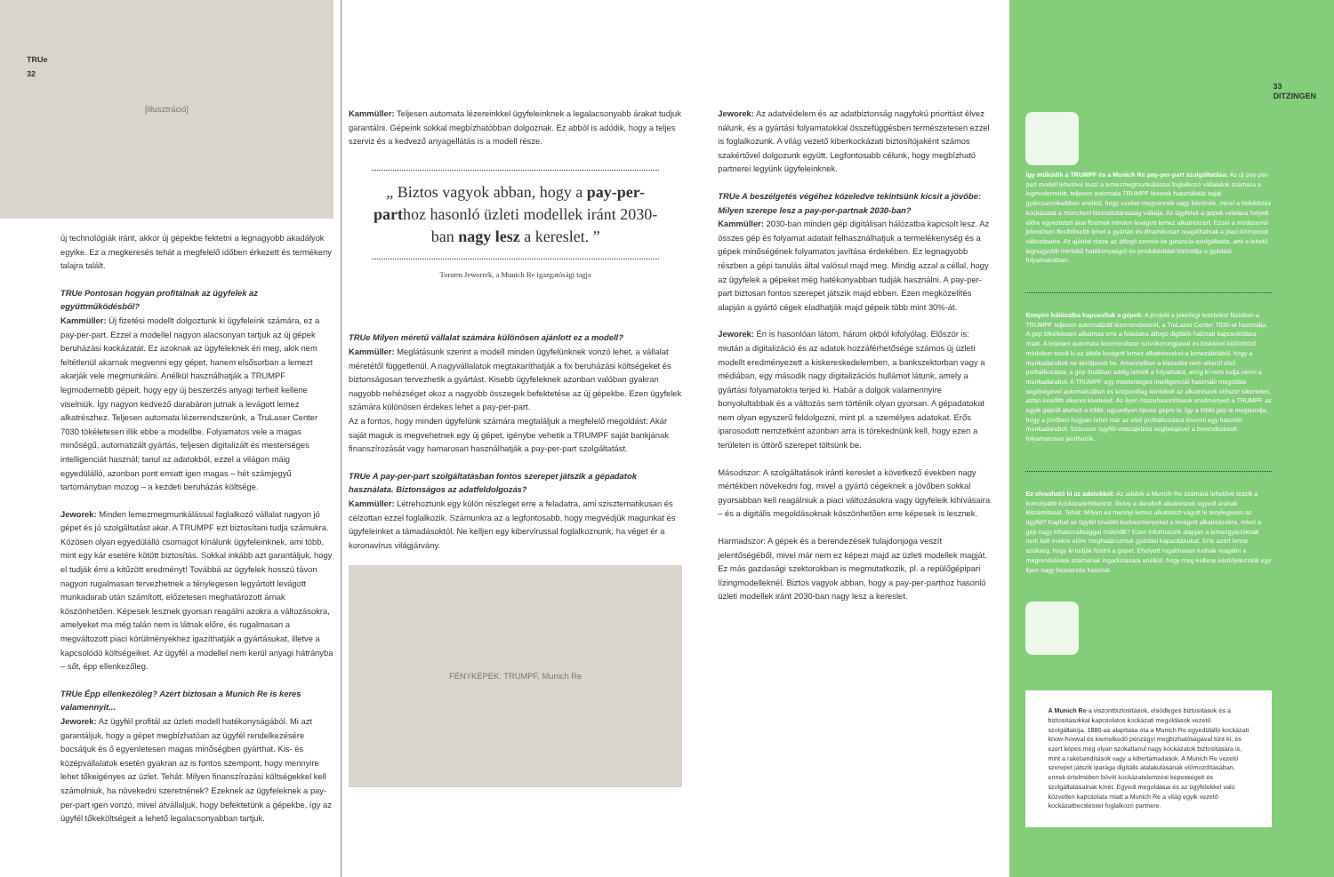[illusztráció]
TRUe
32
új technológiák iránt, akkor új gépekbe fektetni a legnagyobb akadályok egyike. Ez a megkeresés tehát a megfelelő időben érkezett és termékeny talajra talált.
TRUe Pontosan hogyan profitálnak az ügyfelek az együttműködésből?
Kammüller: Új fizetési modellt dolgoztunk ki ügyfeleink számára, ez a pay-per-part. Ezzel a modellel nagyon alacsonyan tartjuk az új gépek beruházási kockázatát. Ez azoknak az ügyfeleknek éri meg, akik nem feltétlenül akarnak megvenni egy gépet, hanem elsősorban a lemezt akarják vele megmunkálni. Anélkül használhatják a TRUMPF legmodernebb gépeit, hogy egy új beszerzés anyagi terheit kellene viselniük. Így nagyon kedvező darabáron jutnak a levágott lemez alkatrészhez. Teljesen automata lézerrendszerünk, a TruLaser Center 7030 tökéletesen illik ebbe a modellbe. Folyamatos vele a magas minőségű, automatizált gyártás, teljesen digitalizált és mesterséges intelligenciát használ; tanul az adatokból, ezzel a világon máig egyedülálló, azonban pont emiatt igen magas – hét számjegyű tartományban mozog – a kezdeti beruházás költsége.
Jeworek: Minden lemezmegmunkálással foglalkozó vállalat nagyon jó gépet és jó szolgáltatást akar. A TRUMPF ezt biztosítani tudja számukra. Közösen olyan egyedülálló csomagot kínálunk ügyfeleinknek, ami több, mint egy kár esetére kötött biztosítás. Sokkal inkább azt garantáljuk, hogy el tudják érni a kitűzött eredményt! Továbbá az ügyfelek hosszú távon nagyon rugalmasan tervezhetnek a ténylegesen legyártott levágott munkadarab után számított, előzetesen meghatározott árnak köszönhetően. Képesek lesznek gyorsan reagálni azokra a változásokra, amelyeket ma még talán nem is látnak előre, és rugalmasan a megváltozott piaci körülményekhez igazíthatják a gyártásukat, illetve a kapcsolódó költségeiket. Az ügyfél a modellel nem kerül anyagi hátrányba – sőt, épp ellenkezőleg.
TRUe Épp ellenkezőleg? Azért biztosan a Munich Re is keres valamennyit...
Jeworek: Az ügyfél profitál az üzleti modell hatékonyságából. Mi azt garantáljuk, hogy a gépet megbízhatóan az ügyfél rendelkezésére bocsátjuk és ő egyenletesen magas minőségben gyárthat. Kis- és középvállalatok esetén gyakran az is fontos szempont, hogy mennyire lehet tőkeigényes az üzlet. Tehát: Milyen finanszírozási költségekkel kell számolniuk, ha növekedni szeretnének? Ezeknek az ügyfeleknek a pay-per-part igen vonzó, mivel átvállaljuk, hogy befektetünk a gépekbe, így az ügyfél tőkeköltségeit a lehető legalacsonyabban tartjuk.
Kammüller: Teljesen automata lézereinkkel ügyfeleinknek a legalacsonyabb árakat tudjuk garantálni. Gépeink sokkal megbízhatóbban dolgoznak. Ez abból is adódik, hogy a teljes szerviz és a kedvező anyagellátás is a modell része.
„ Biztos vagyok abban, hogy a pay-per-parthoz hasonló üzleti modellek iránt 2030-ban nagy lesz a kereslet. ”
Torsten Jeworrek, a Munich Re igazgatósági tagja
TRUe Milyen méretű vállalat számára különösen ajánlott ez a modell?
Kammüller: Meglátásunk szerint a modell minden ügyfelünknek vonzó lehet, a vállalat méretétől függetlenül. A nagyvállalatok megtakaríthatják a fix beruházási költségeket és biztonságosan tervezhetik a gyártást. Kisebb ügyfeleknek azonban valóban gyakran nagyobb nehézséget okoz a nagyobb összegek befektetése az új gépekbe. Ezen ügyfelek számára különösen érdekes lehet a pay-per-part.
Az a fontos, hogy minden ügyfelünk számára megtaláljuk a megfelelő megoldást: Akár saját maguk is megvehetnek egy új gépet, igénybe vehetik a TRUMPF saját bankjának finanszírozását vagy hamarosan használhatják a pay-per-part szolgáltatást.
TRUe A pay-per-part szolgáltatásban fontos szerepet játszik a gépadatok használata. Biztonságos az adatfeldolgozás?
Kammüller: Létrehoztunk egy külön részleget erre a feladatra, ami szisztematikusan és célzottan ezzel foglalkozik. Számunkra az a legfontosabb, hogy megvédjük magunkat és ügyfeleinket a támadásoktól. Ne kelljen egy kibervírussal foglalkoznunk, ha véget ér a koronavírus világjárvány.
FÉNYKÉPEK: TRUMPF, Munich Re
Jeworek: Az adatvédelem és az adatbiztonság nagyfokú prioritást élvez nálunk, és a gyártási folyamatokkal összefüggésben természetesen ezzel is foglalkozunk. A világ vezető kiberkockázati biztosítójaként számos szakértővel dolgozunk együtt. Legfontosabb célunk, hogy megbízható partnerei legyünk ügyfeleinknek.
TRUe A beszélgetés végéhez közeledve tekintsünk kicsit a jövőbe: Milyen szerepe lesz a pay-per-partnak 2030-ban?
Kammüller: 2030-ban minden gép digitálisan hálózatba kapcsolt lesz. Az összes gép és folyamat adatait felhasználhatjuk a termelékenység és a gépek minőségének folyamatos javítása érdekében. Ez legnagyobb részben a gépi tanulás által valósul majd meg. Mindig azzal a céllal, hogy az ügyfelek a gépeket még hatékonyabban tudják használni. A pay-per-part biztosan fontos szerepet játszik majd ebben. Ezen megközelítés alapján a gyártó cégek eladhatják majd gépeik több mint 30%-át.
Jeworek: Én is hasonlóan látom, három okból kifolyólag. Először is: miután a digitalizáció és az adatok hozzáférhetősége számos új üzleti modellt eredményezett a kiskereskedelemben, a bankszektorban vagy a médiában, egy második nagy digitalizációs hullámot látunk, amely a gyártási folyamatokra terjed ki. Habár a dolgok valamennyire bonyolultabbak és a változás sem történik olyan gyorsan. A gépadatokat nem olyan egyszerű feldolgozni, mint pl. a személyes adatokat. Erős iparosodott nemzetként azonban arra is törekednünk kell, hogy ezen a területen is úttörő szerepet töltsünk be.
Másodszor: A szolgáltatások iránti kereslet a következő években nagy mértékben növekedni fog, mivel a gyártó cégeknek a jövőben sokkal gyorsabban kell reagálniuk a piaci változásokra vagy ügyfeleik kihívásaira – és a digitális megoldásoknak köszönhetően erre képesek is lesznek.
Harmadszor: A gépek és a berendezések tulajdonjoga veszít jelentőségéből, mivel már nem ez képezi majd az üzleti modellek magját. Ez más gazdasági szektorokban is megmutatkozik, pl. a repülőgépipari lízingmodelleknél. Biztos vagyok abban, hogy a pay-per-parthoz hasonló üzleti modellek iránt 2030-ban nagy lesz a kereslet.
33
DITZINGEN
Így működik a TRUMPF és a Munich Re pay-per-part szolgáltatása: Az új pay-per-part modell lehetővé teszi a lemezmegmunkálással foglalkozó vállalatok számára a legmodernebb, teljesen automata TRUMPF lézerek használatát saját gyárcsarnokaikban anélkül, hogy ezeket megvennék vagy bérelnék, mivel a befektetés kockázatát a müncheni biztosítótársaság vállalja. Az ügyfelek a gépek vételára helyett előre egyeztetett árat fizetnek minden levágott lemez alkatrészért. Ezzel a módszerrel jelentősen flexibilisebb lehet a gyártás és dinamikusan reagálhatnak a piaci környezet változásaira. Az ajánlat része az átfogó szerviz-és garancia-szolgáltatás, ami a lehető legnagyobb mértékű hatékonyságot és produktivitást biztosítja a gyártási folyamatokban.
Ennyire hálózatba kapcsoltak a gépek: A projekt a jelenlegi tesztelési fázisban a TRUMPF teljesen automatizált lézerrendszerét, a TruLaser Center 7030-at használja. A gép tökéletesen alkalmas erre a feladatra átfogó digitális hálózati kapcsolódása miatt. A teljesen automata lézerrendszer szívókorongjaival és tüskéivel különböző módokon szedi ki az általa levágott lemez alkatrészeket a lemeztáblából, hogy a munkadarabok ne sérüljenek be. Amennyiben a kiszedés nem sikerül első próbálkozásra, a gép önállóan addig ismétli a folyamatot, amíg ki nem tudja venni a munkadarabot. A TRUMPF egy mesterséges intelligenciát használó megoldás segítségével automatizáltan és központilag kiértékeli az alkatrészek először sikertelen, aztán később sikeres kivételeit. Az ilyen összehasonlítások eredményeit a TRUMPF az egyik gépről átviheti a többi, ugyanilyen típusú gépre is. Így a többi gép is megtanulja, hogy a jövőben hogyan lehet már az első próbálkozásra kivenni egy hasonló munkadarabot. Százezer ügyfél-visszajelzés segítségével a berendezések folyamatosan javíthatók.
Ez olvasható ki az adatokból: Az adatok a Munich Re számára lehetővé teszik a komolyabb kockázatértékelést, illetve a darabolt alkatrészek egyedi árának kiszámítását. Tehát: Milyen és mennyi lemez alkatrészt vágott le ténylegesen az ügyfél? Kaphat az ügyfél további kedvezményeket a levágott alkatrészekre, mivel a gép nagy kihasználtsággal működik? Ezen információk alapján a lemezgyártóknak nem kell évekre előre meghatározniuk gyártási kapacitásukat. Erre azért lenne szükség, hogy ki tudják fizetni a gépet. Ehelyett rugalmasan tudnak reagálni a megrendelések számának ingadozására anélkül, hogy meg kellene kérdőjelezniük egy ilyen nagy beszerzés hasznát.
A Munich Re a viszontbiztosítások, elsődleges biztosítások és a biztosításokkal kapcsolatos kockázati megoldások vezető szolgáltatója. 1880-as alapítása óta a Munich Re egyedülálló kockázati know-howval és kiemelkedő pénzügyi megbízhatóságával tűnt ki, és ezért képes még olyan szokatlanul nagy kockázatok biztosítására is, mint a rakétaindítások vagy a kibertámadások. A Munich Re vezető szerepet játszik iparága digitális átalakulásának előmozdításában, ennek értelmében bővíti kockázatelemzési képességeit és szolgáltatásainak körét. Egyedi megoldásai és az ügyfelekkel való közvetlen kapcsolata miatt a Munich Re a világ egyik vezető kockázatbecsléssel foglalkozó partnere.